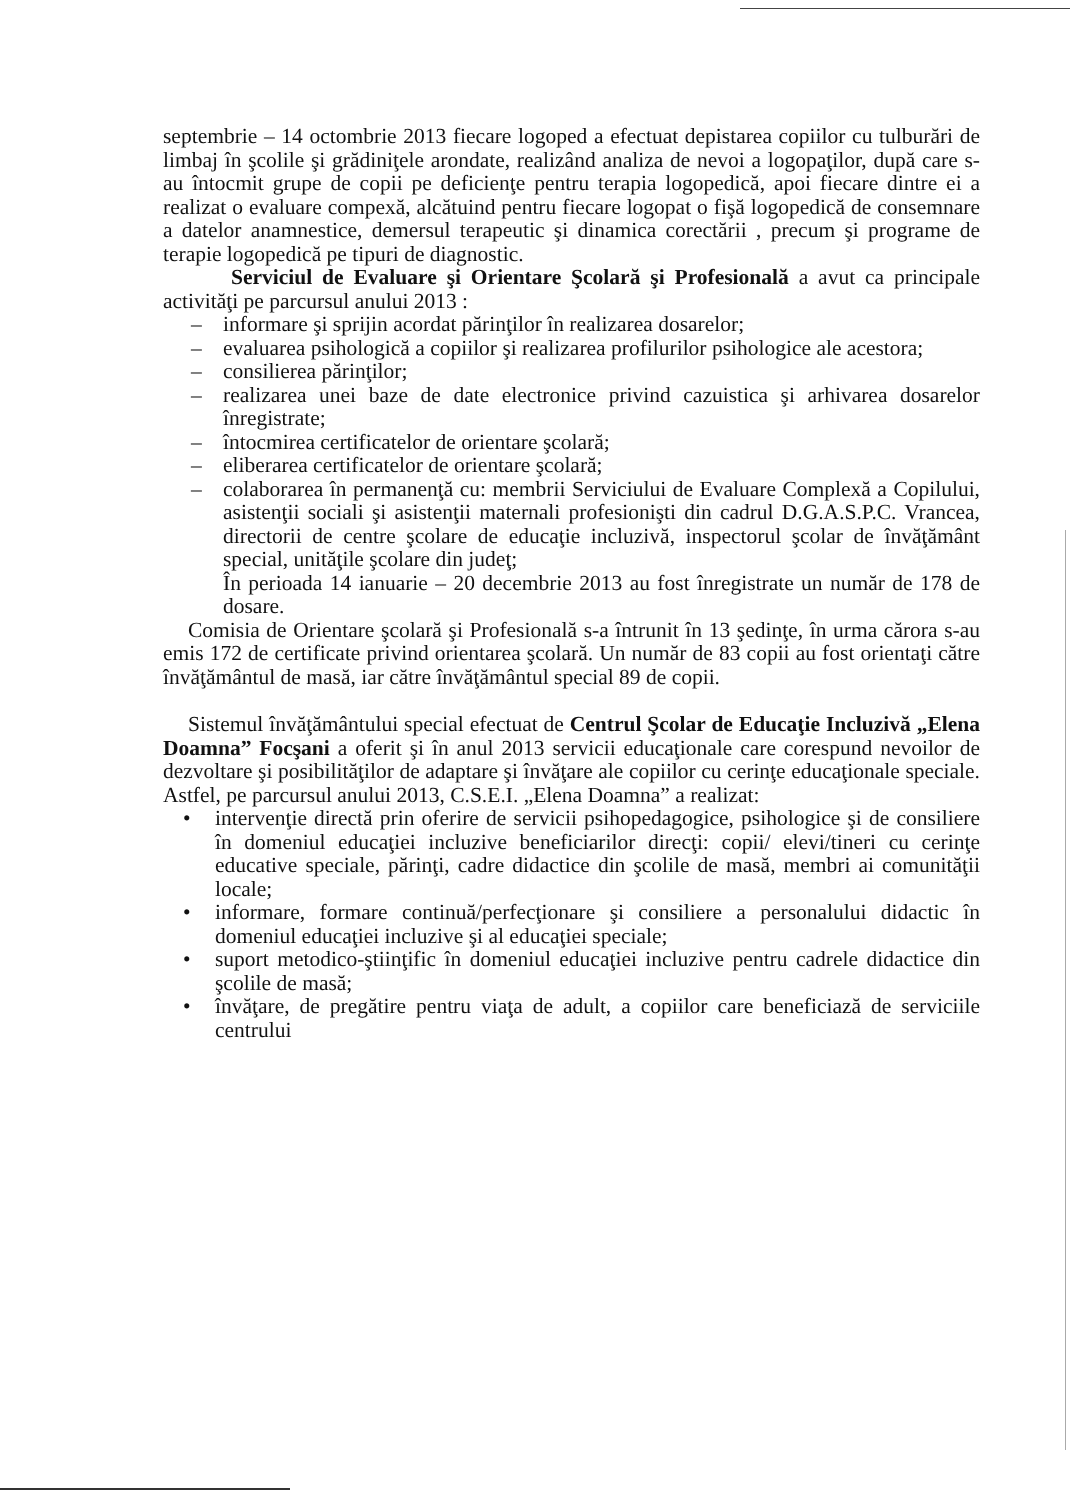septembrie – 14 octombrie 2013 fiecare logoped a efectuat depistarea copiilor cu tulburări de limbaj în şcolile şi grădiniţele arondate, realizând analiza de nevoi a logopaţilor, după care s-au întocmit grupe de copii pe deficienţe pentru terapia logopedică, apoi fiecare dintre ei a realizat o evaluare compexă, alcătuind pentru fiecare logopat o fişă logopedică de consemnare a datelor anamnestice, demersul terapeutic şi dinamica corectării , precum şi programe de terapie logopedică pe tipuri de diagnostic.
Serviciul de Evaluare şi Orientare Şcolară şi Profesională a avut ca principale activităţi pe parcursul anului 2013 :
– informare şi sprijin acordat părinţilor în realizarea dosarelor;
– evaluarea psihologică a copiilor şi realizarea profilurilor psihologice ale acestora;
– consilierea părinţilor;
– realizarea unei baze de date electronice privind cazuistica şi arhivarea dosarelor înregistrate;
– întocmirea certificatelor de orientare şcolară;
– eliberarea certificatelor de orientare şcolară;
– colaborarea în permanenţă cu: membrii Serviciului de Evaluare Complexă a Copilului, asistenţii sociali şi asistenţii maternali profesionişti din cadrul D.G.A.S.P.C. Vrancea, directorii de centre şcolare de educaţie incluzivă, inspectorul şcolar de învăţământ special, unităţile şcolare din judeţ;
În perioada 14 ianuarie – 20 decembrie 2013 au fost înregistrate un număr de 178 de dosare.
Comisia de Orientare şcolară şi Profesională s-a întrunit în 13 şedinţe, în urma cărora s-au emis 172 de certificate privind orientarea şcolară. Un număr de 83 copii au fost orientaţi către învăţământul de masă, iar către învăţământul special 89 de copii.
Sistemul învăţământului special efectuat de Centrul Şcolar de Educaţie Incluzivă „Elena Doamna” Focşani a oferit şi în anul 2013 servicii educaţionale care corespund nevoilor de dezvoltare şi posibilităţilor de adaptare şi învăţare ale copiilor cu cerinţe educaţionale speciale. Astfel, pe parcursul anului 2013, C.S.E.I. „Elena Doamna” a realizat:
• intervenţie directă prin oferire de servicii psihopedagogice, psihologice şi de consiliere în domeniul educaţiei incluzive beneficiarilor direcţi: copii/ elevi/tineri cu cerinţe educative speciale, părinţi, cadre didactice din şcolile de masă, membri ai comunităţii locale;
• informare, formare continuă/perfecţionare şi consiliere a personalului didactic în domeniul educaţiei incluzive şi al educaţiei speciale;
• suport metodico-ştiinţific în domeniul educaţiei incluzive pentru cadrele didactice din şcolile de masă;
• învăţare, de pregătire pentru viaţa de adult, a copiilor care beneficiază de serviciile centrului